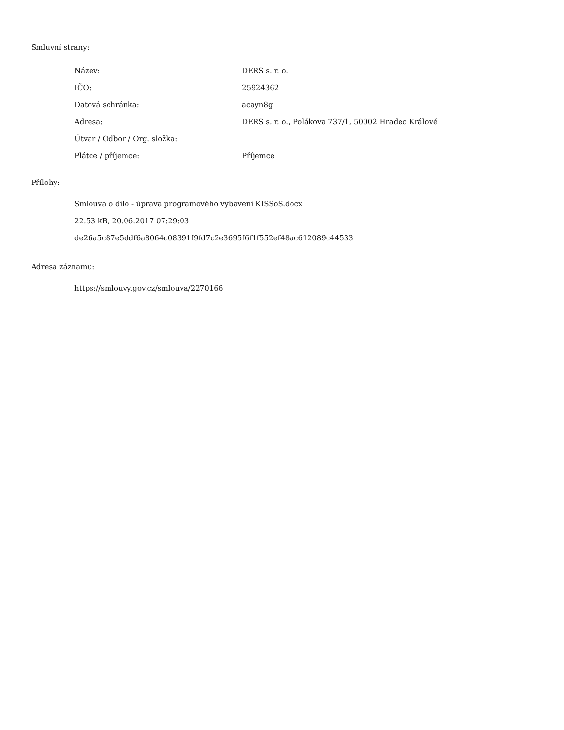Smluvní strany:
| Název: | DERS s. r. o. |
| IČO: | 25924362 |
| Datová schránka: | acayn8g |
| Adresa: | DERS s. r. o., Polákova 737/1, 50002 Hradec Králové |
| Útvar / Odbor / Org. složka: | |
| Plátce / příjemce: | Příjemce |
Přílohy:
Smlouva o dílo - úprava programového vybavení KISSoS.docx
22.53 kB, 20.06.2017 07:29:03
de26a5c87e5ddf6a8064c08391f9fd7c2e3695f6f1f552ef48ac612089c44533
Adresa záznamu:
https://smlouvy.gov.cz/smlouva/2270166